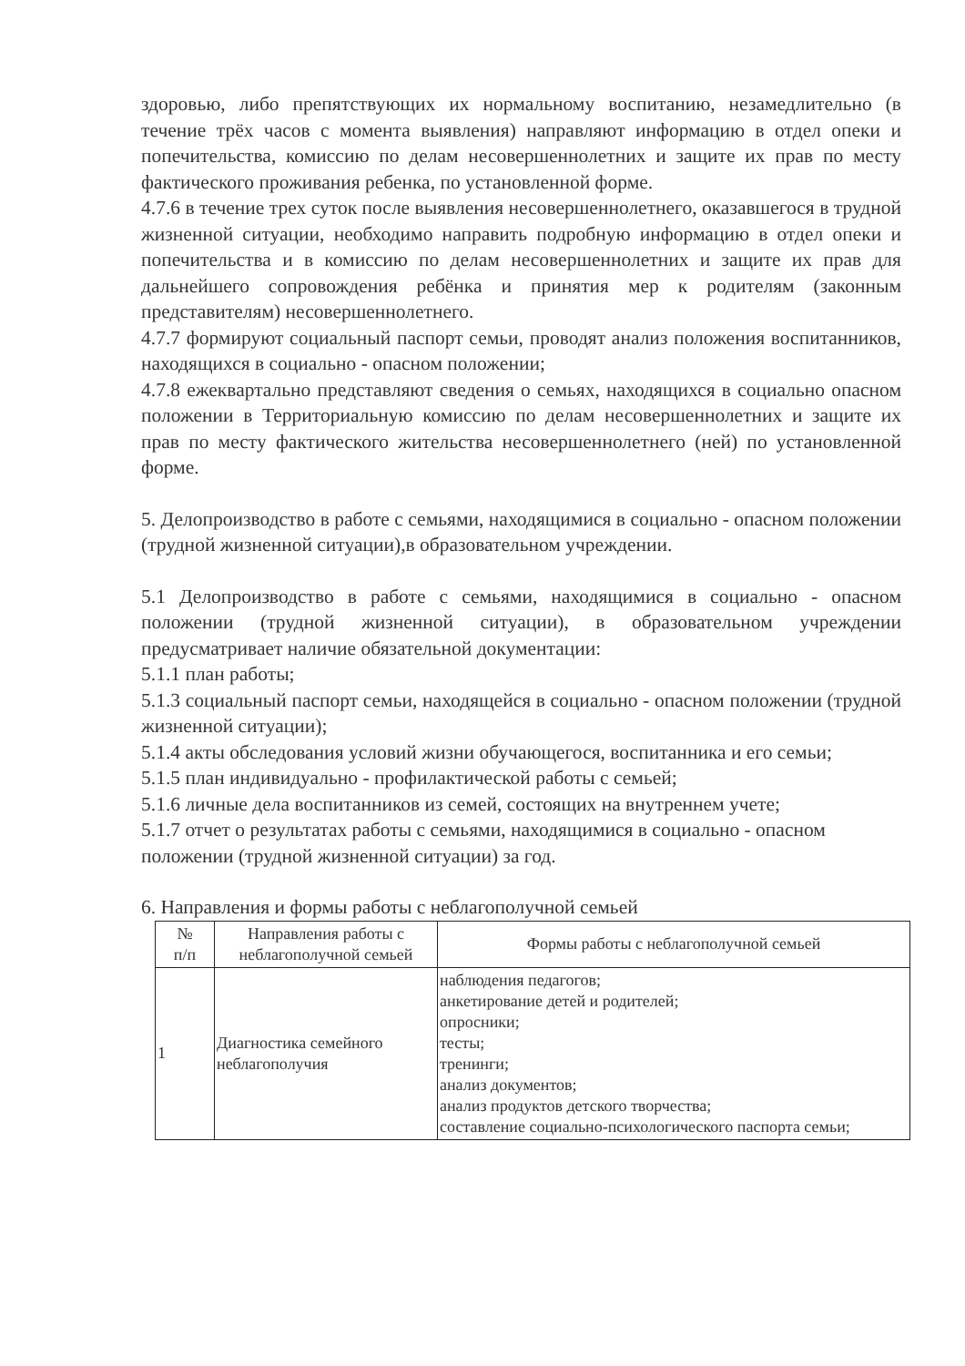здоровью, либо препятствующих их нормальному воспитанию, незамедлительно (в течение трёх часов с момента выявления) направляют информацию в отдел опеки и попечительства, комиссию по делам несовершеннолетних и защите их прав по месту фактического проживания ребенка, по установленной форме.
4.7.6 в течение трех суток после выявления несовершеннолетнего, оказавшегося в трудной жизненной ситуации, необходимо направить подробную информацию в отдел опеки и попечительства и в комиссию по делам несовершеннолетних и защите их прав для дальнейшего сопровождения ребёнка и принятия мер к родителям (законным представителям) несовершеннолетнего.
4.7.7 формируют социальный паспорт семьи, проводят анализ положения воспитанников, находящихся в социально - опасном положении;
4.7.8 ежеквартально представляют сведения о семьях, находящихся в социально опасном положении в Территориальную комиссию по делам несовершеннолетних и защите их прав по месту фактического жительства несовершеннолетнего (ней) по установленной форме.
5. Делопроизводство в работе с семьями, находящимися в социально - опасном положении (трудной жизненной ситуации),в образовательном учреждении.
5.1 Делопроизводство в работе с семьями, находящимися в социально - опасном положении (трудной жизненной ситуации), в образовательном учреждении предусматривает наличие обязательной документации:
5.1.1 план работы;
5.1.3 социальный паспорт семьи, находящейся в социально - опасном положении (трудной жизненной ситуации);
5.1.4 акты обследования условий жизни обучающегося, воспитанника и его семьи;
5.1.5 план индивидуально - профилактической работы с семьей;
5.1.6 личные дела воспитанников из семей, состоящих на внутреннем учете;
5.1.7 отчет о результатах работы с семьями, находящимися в социально - опасном положении (трудной жизненной ситуации) за год.
6. Направления и формы работы с неблагополучной семьей
| № п/п | Направления работы с неблагополучной семьей | Формы работы с неблагополучной семьей |
| --- | --- | --- |
| 1 | Диагностика семейного неблагополучия | наблюдения педагогов; анкетирование детей и родителей; опросники; тесты; тренинги; анализ документов; анализ продуктов детского творчества; составление социально-психологического паспорта семьи; |